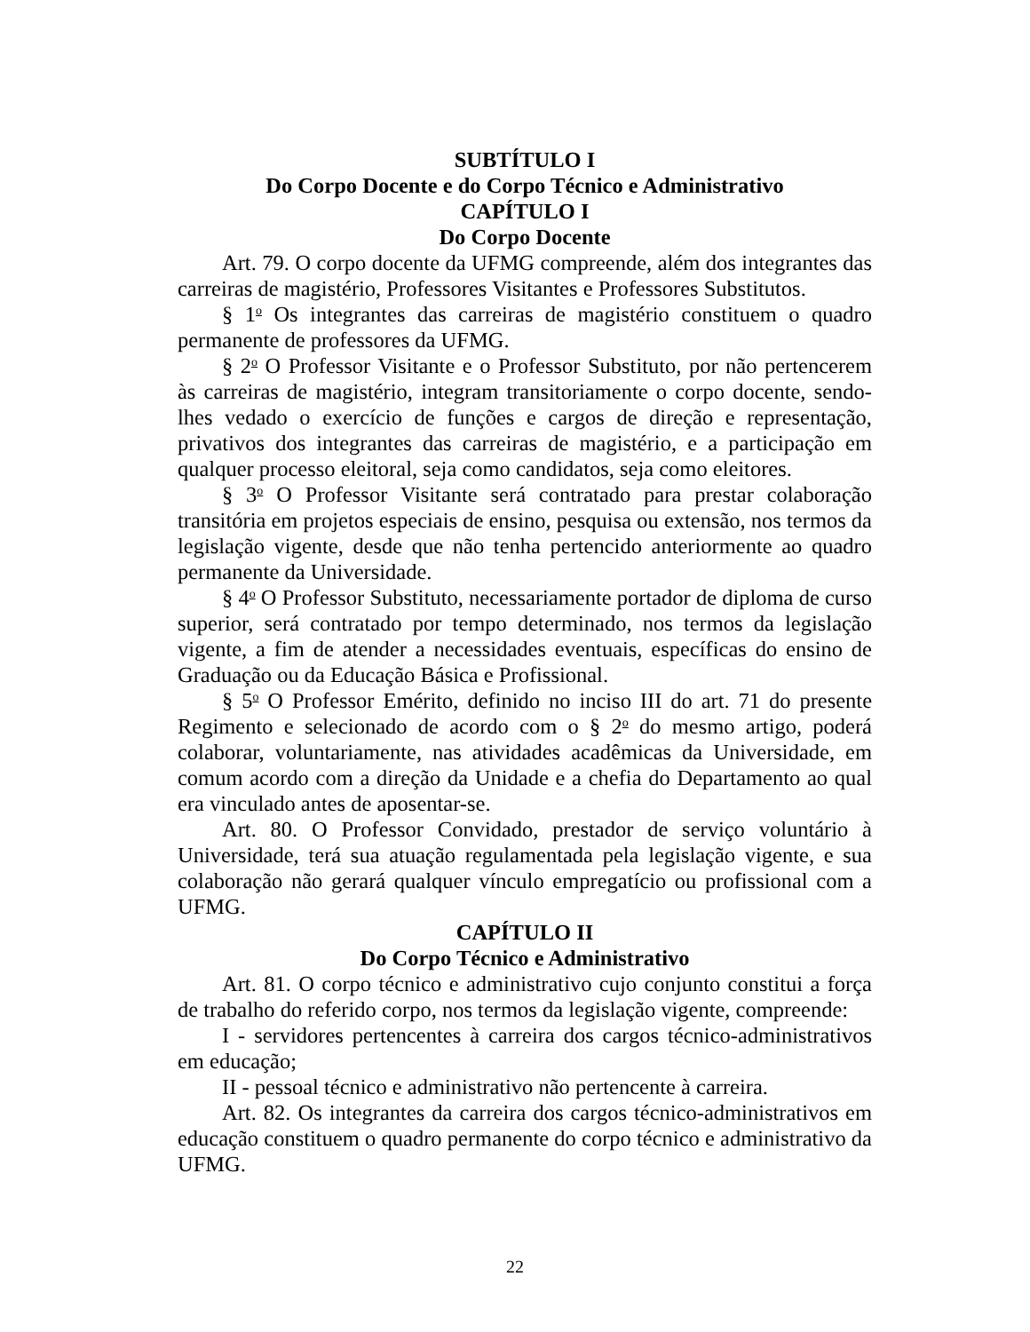SUBTÍTULO I
Do Corpo Docente e do Corpo Técnico e Administrativo
CAPÍTULO I
Do Corpo Docente
Art. 79. O corpo docente da UFMG compreende, além dos integrantes das carreiras de magistério, Professores Visitantes e Professores Substitutos.
§ 1<sup>o</sup> Os integrantes das carreiras de magistério constituem o quadro permanente de professores da UFMG.
§ 2<sup>o</sup> O Professor Visitante e o Professor Substituto, por não pertencerem às carreiras de magistério, integram transitoriamente o corpo docente, sendo-lhes vedado o exercício de funções e cargos de direção e representação, privativos dos integrantes das carreiras de magistério, e a participação em qualquer processo eleitoral, seja como candidatos, seja como eleitores.
§ 3<sup>o</sup> O Professor Visitante será contratado para prestar colaboração transitória em projetos especiais de ensino, pesquisa ou extensão, nos termos da legislação vigente, desde que não tenha pertencido anteriormente ao quadro permanente da Universidade.
§ 4<sup>o</sup> O Professor Substituto, necessariamente portador de diploma de curso superior, será contratado por tempo determinado, nos termos da legislação vigente, a fim de atender a necessidades eventuais, específicas do ensino de Graduação ou da Educação Básica e Profissional.
§ 5<sup>o</sup> O Professor Emérito, definido no inciso III do art. 71 do presente Regimento e selecionado de acordo com o § 2<sup>o</sup> do mesmo artigo, poderá colaborar, voluntariamente, nas atividades acadêmicas da Universidade, em comum acordo com a direção da Unidade e a chefia do Departamento ao qual era vinculado antes de aposentar-se.
Art. 80. O Professor Convidado, prestador de serviço voluntário à Universidade, terá sua atuação regulamentada pela legislação vigente, e sua colaboração não gerará qualquer vínculo empregatício ou profissional com a UFMG.
CAPÍTULO II
Do Corpo Técnico e Administrativo
Art. 81. O corpo técnico e administrativo cujo conjunto constitui a força de trabalho do referido corpo, nos termos da legislação vigente, compreende:
I - servidores pertencentes à carreira dos cargos técnico-administrativos em educação;
II - pessoal técnico e administrativo não pertencente à carreira.
Art. 82. Os integrantes da carreira dos cargos técnico-administrativos em educação constituem o quadro permanente do corpo técnico e administrativo da UFMG.
22